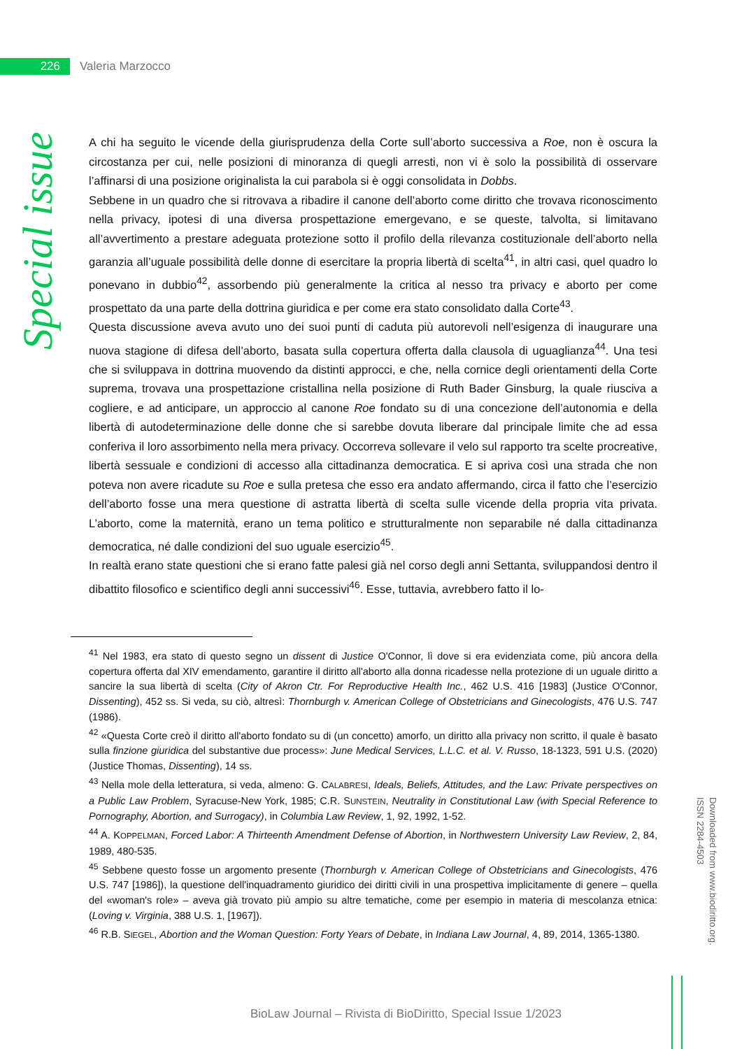226
Valeria Marzocco
Special issue
A chi ha seguito le vicende della giurisprudenza della Corte sull’aborto successiva a Roe, non è oscura la circostanza per cui, nelle posizioni di minoranza di quegli arresti, non vi è solo la possibilità di osservare l’affinarsi di una posizione originalista la cui parabola si è oggi consolidata in Dobbs.
Sebbene in un quadro che si ritrovava a ribadire il canone dell’aborto come diritto che trovava riconoscimento nella privacy, ipotesi di una diversa prospettazione emergevano, e se queste, talvolta, si limitavano all’avvertimento a prestare adeguata protezione sotto il profilo della rilevanza costituzionale dell’aborto nella garanzia all’uguale possibilità delle donne di esercitare la propria libertà di scelta<sup>41</sup>, in altri casi, quel quadro lo ponevano in dubbio<sup>42</sup>, assorbendo più generalmente la critica al nesso tra privacy e aborto per come prospettato da una parte della dottrina giuridica e per come era stato consolidato dalla Corte<sup>43</sup>.
Questa discussione aveva avuto uno dei suoi punti di caduta più autorevoli nell’esigenza di inaugurare una nuova stagione di difesa dell’aborto, basata sulla copertura offerta dalla clausola di uguaglianza<sup>44</sup>. Una tesi che si sviluppava in dottrina muovendo da distinti approcci, e che, nella cornice degli orientamenti della Corte suprema, trovava una prospettazione cristallina nella posizione di Ruth Bader Ginsburg, la quale riusciva a cogliere, e ad anticipare, un approccio al canone Roe fondato su di una concezione dell’autonomia e della libertà di autodeterminazione delle donne che si sarebbe dovuta liberare dal principale limite che ad essa conferiva il loro assorbimento nella mera privacy. Occorreva sollevare il velo sul rapporto tra scelte procreative, libertà sessuale e condizioni di accesso alla cittadinanza democratica. E si apriva così una strada che non poteva non avere ricadute su Roe e sulla pretesa che esso era andato affermando, circa il fatto che l’esercizio dell’aborto fosse una mera questione di astratta libertà di scelta sulle vicende della propria vita privata. L’aborto, come la maternità, erano un tema politico e strutturalmente non separabile né dalla cittadinanza democratica, né dalle condizioni del suo uguale esercizio<sup>45</sup>.
In realtà erano state questioni che si erano fatte palesi già nel corso degli anni Settanta, sviluppandosi dentro il dibattito filosofico e scientifico degli anni successivi<sup>46</sup>. Esse, tuttavia, avrebbero fatto il lo-
<sup>41</sup> Nel 1983, era stato di questo segno un dissent di Justice O'Connor, lì dove si era evidenziata come, più ancora della copertura offerta dal XIV emendamento, garantire il diritto all'aborto alla donna ricadesse nella protezione di un uguale diritto a sancire la sua libertà di scelta (City of Akron Ctr. For Reproductive Health Inc., 462 U.S. 416 [1983] (Justice O'Connor, Dissenting), 452 ss. Si veda, su ciò, altresì: Thornburgh v. American College of Obstetricians and Ginecologists, 476 U.S. 747 (1986).
<sup>42</sup> «Questa Corte creò il diritto all'aborto fondato su di (un concetto) amorfo, un diritto alla privacy non scritto, il quale è basato sulla finzione giuridica del substantive due process»: June Medical Services, L.L.C. et al. V. Russo, 18-1323, 591 U.S. (2020) (Justice Thomas, Dissenting), 14 ss.
<sup>43</sup> Nella mole della letteratura, si veda, almeno: G. CALABRESI, Ideals, Beliefs, Attitudes, and the Law: Private perspectives on a Public Law Problem, Syracuse-New York, 1985; C.R. SUNSTEIN, Neutrality in Constitutional Law (with Special Reference to Pornography, Abortion, and Surrogacy), in Columbia Law Review, 1, 92, 1992, 1-52.
<sup>44</sup> A. KOPPELMAN, Forced Labor: A Thirteenth Amendment Defense of Abortion, in Northwestern University Law Review, 2, 84, 1989, 480-535.
<sup>45</sup> Sebbene questo fosse un argomento presente (Thornburgh v. American College of Obstetricians and Ginecologists, 476 U.S. 747 [1986]), la questione dell'inquadramento giuridico dei diritti civili in una prospettiva implicitamente di genere – quella del «woman's role» – aveva già trovato più ampio su altre tematiche, come per esempio in materia di mescolanza etnica: (Loving v. Virginia, 388 U.S. 1, [1967]).
<sup>46</sup> R.B. SIEGEL, Abortion and the Woman Question: Forty Years of Debate, in Indiana Law Journal, 4, 89, 2014, 1365-1380.
Downloaded from www.biodiritto.org.
ISSN 2284-4503
BioLaw Journal – Rivista di BioDiritto, Special Issue 1/2023